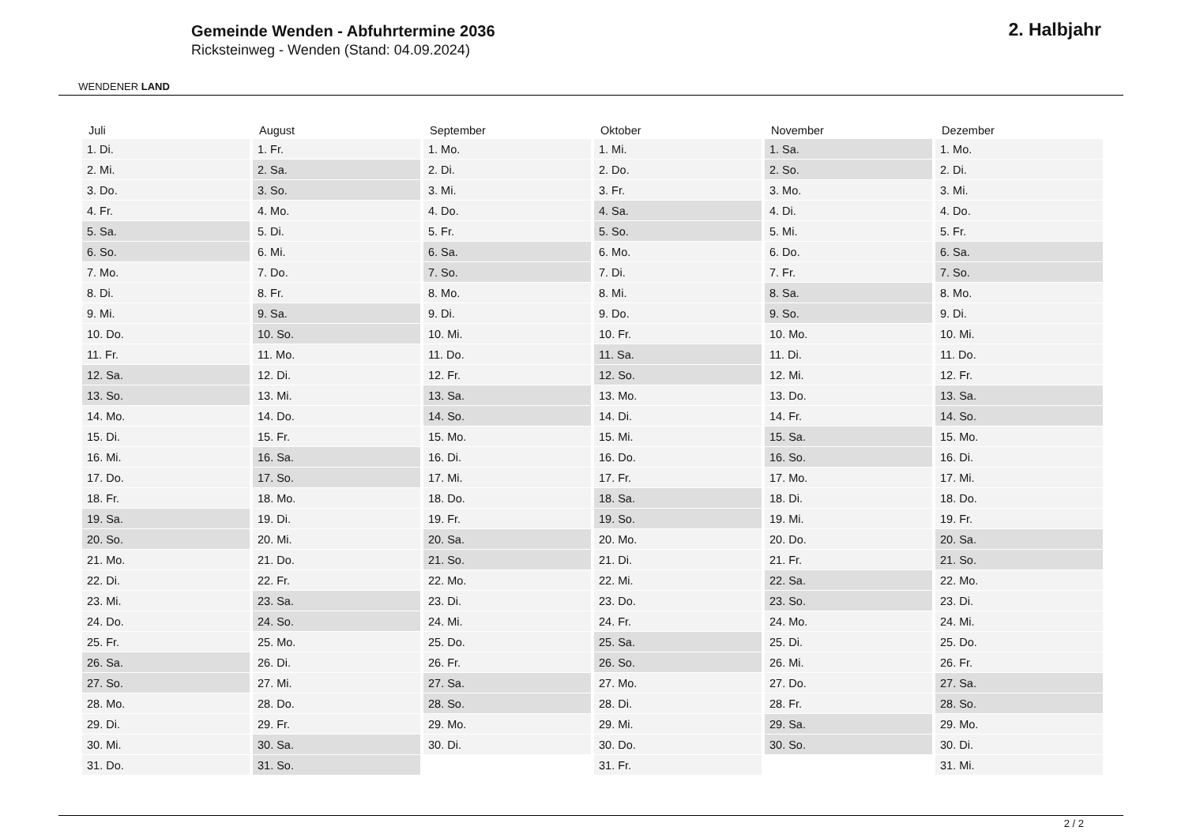WENDENER LAND
Gemeinde Wenden - Abfuhrtermine 2036
Ricksteinweg - Wenden (Stand: 04.09.2024)
2. Halbjahr
| Juli | August | September | Oktober | November | Dezember |
| --- | --- | --- | --- | --- | --- |
| 1. Di. | 1. Fr. | 1. Mo. | 1. Mi. | 1. Sa. | 1. Mo. |
| 2. Mi. | 2. Sa. | 2. Di. | 2. Do. | 2. So. | 2. Di. |
| 3. Do. | 3. So. | 3. Mi. | 3. Fr. | 3. Mo. | 3. Mi. |
| 4. Fr. | 4. Mo. | 4. Do. | 4. Sa. | 4. Di. | 4. Do. |
| 5. Sa. | 5. Di. | 5. Fr. | 5. So. | 5. Mi. | 5. Fr. |
| 6. So. | 6. Mi. | 6. Sa. | 6. Mo. | 6. Do. | 6. Sa. |
| 7. Mo. | 7. Do. | 7. So. | 7. Di. | 7. Fr. | 7. So. |
| 8. Di. | 8. Fr. | 8. Mo. | 8. Mi. | 8. Sa. | 8. Mo. |
| 9. Mi. | 9. Sa. | 9. Di. | 9. Do. | 9. So. | 9. Di. |
| 10. Do. | 10. So. | 10. Mi. | 10. Fr. | 10. Mo. | 10. Mi. |
| 11. Fr. | 11. Mo. | 11. Do. | 11. Sa. | 11. Di. | 11. Do. |
| 12. Sa. | 12. Di. | 12. Fr. | 12. So. | 12. Mi. | 12. Fr. |
| 13. So. | 13. Mi. | 13. Sa. | 13. Mo. | 13. Do. | 13. Sa. |
| 14. Mo. | 14. Do. | 14. So. | 14. Di. | 14. Fr. | 14. So. |
| 15. Di. | 15. Fr. | 15. Mo. | 15. Mi. | 15. Sa. | 15. Mo. |
| 16. Mi. | 16. Sa. | 16. Di. | 16. Do. | 16. So. | 16. Di. |
| 17. Do. | 17. So. | 17. Mi. | 17. Fr. | 17. Mo. | 17. Mi. |
| 18. Fr. | 18. Mo. | 18. Do. | 18. Sa. | 18. Di. | 18. Do. |
| 19. Sa. | 19. Di. | 19. Fr. | 19. So. | 19. Mi. | 19. Fr. |
| 20. So. | 20. Mi. | 20. Sa. | 20. Mo. | 20. Do. | 20. Sa. |
| 21. Mo. | 21. Do. | 21. So. | 21. Di. | 21. Fr. | 21. So. |
| 22. Di. | 22. Fr. | 22. Mo. | 22. Mi. | 22. Sa. | 22. Mo. |
| 23. Mi. | 23. Sa. | 23. Di. | 23. Do. | 23. So. | 23. Di. |
| 24. Do. | 24. So. | 24. Mi. | 24. Fr. | 24. Mo. | 24. Mi. |
| 25. Fr. | 25. Mo. | 25. Do. | 25. Sa. | 25. Di. | 25. Do. |
| 26. Sa. | 26. Di. | 26. Fr. | 26. So. | 26. Mi. | 26. Fr. |
| 27. So. | 27. Mi. | 27. Sa. | 27. Mo. | 27. Do. | 27. Sa. |
| 28. Mo. | 28. Do. | 28. So. | 28. Di. | 28. Fr. | 28. So. |
| 29. Di. | 29. Fr. | 29. Mo. | 29. Mi. | 29. Sa. | 29. Mo. |
| 30. Mi. | 30. Sa. | 30. Di. | 30. Do. | 30. So. | 30. Di. |
| 31. Do. | 31. So. | | 31. Fr. | | 31. Mi. |
2 / 2